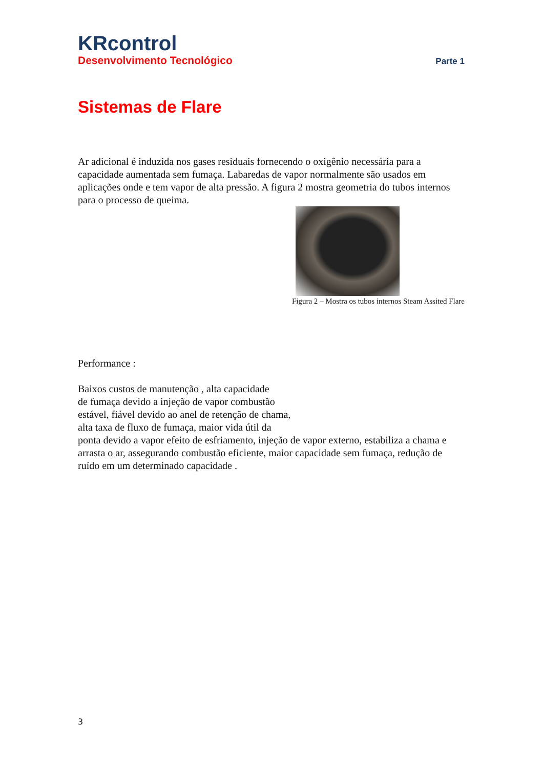KRcontrol
Desenvolvimento Tecnológico Parte 1
Sistemas de Flare
Ar adicional é induzida nos gases residuais fornecendo o oxigênio necessária para a capacidade aumentada sem fumaça. Labaredas de vapor normalmente são usados em aplicações onde e tem vapor de alta pressão. A figura 2 mostra geometria do tubos internos para o processo de queima.
Figura 2 – Mostra os tubos internos Steam Assited Flare
Performance :
Baixos custos de manutenção , alta capacidade
de fumaça devido a injeção de vapor combustão
estável, fiável devido ao anel de retenção de chama,
alta taxa de fluxo de fumaça, maior vida útil da
ponta devido a vapor efeito de esfriamento, injeção de vapor externo, estabiliza a chama e arrasta o ar, assegurando combustão eficiente, maior capacidade sem fumaça, redução de ruído em um determinado capacidade .
3